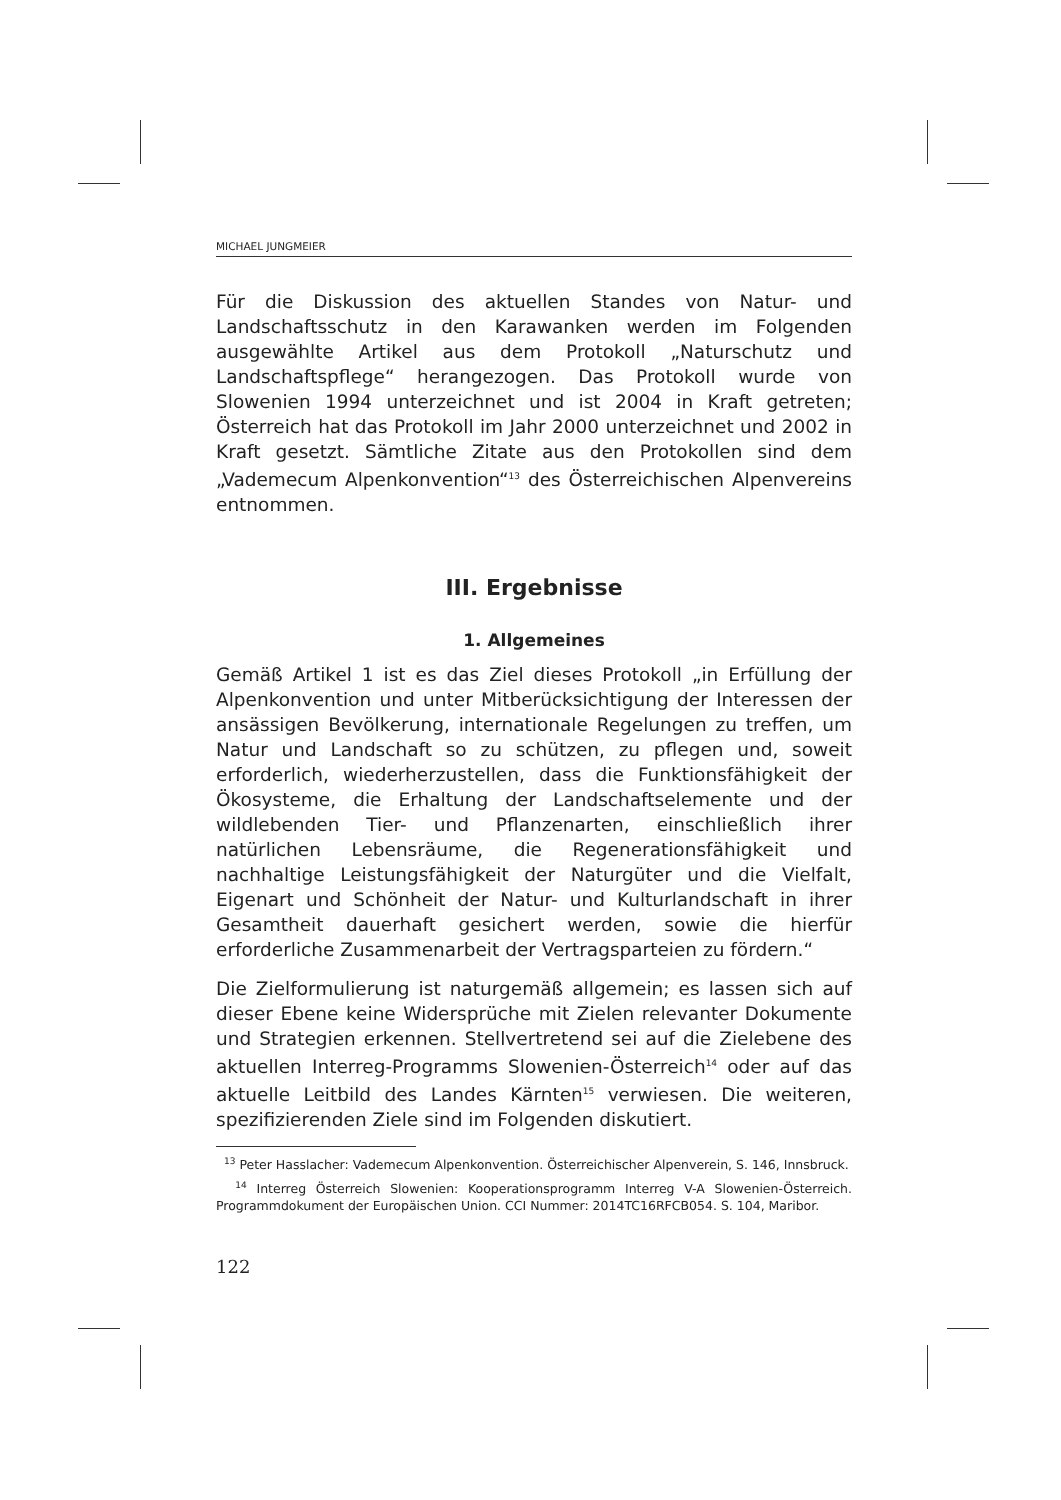MICHAEL JUNGMEIER
Für die Diskussion des aktuellen Standes von Natur- und Landschaftsschutz in den Karawanken werden im Folgenden ausgewählte Artikel aus dem Protokoll „Naturschutz und Landschaftspflege“ herangezogen. Das Protokoll wurde von Slowenien 1994 unterzeichnet und ist 2004 in Kraft getreten; Österreich hat das Protokoll im Jahr 2000 unterzeichnet und 2002 in Kraft gesetzt. Sämtliche Zitate aus den Protokollen sind dem „Vademecum Alpenkonvention“<sup>13</sup> des Österreichischen Alpenvereins entnommen.
III. Ergebnisse
1. Allgemeines
Gemäß Artikel 1 ist es das Ziel dieses Protokoll „in Erfüllung der Alpenkonvention und unter Mitberücksichtigung der Interessen der ansässigen Bevölkerung, internationale Regelungen zu treffen, um Natur und Landschaft so zu schützen, zu pflegen und, soweit erforderlich, wiederherzustellen, dass die Funktionsfähigkeit der Ökosysteme, die Erhaltung der Landschaftselemente und der wildlebenden Tier- und Pflanzenarten, einschließlich ihrer natürlichen Lebensräume, die Regenerationsfähigkeit und nachhaltige Leistungsfähigkeit der Naturgüter und die Vielfalt, Eigenart und Schönheit der Natur- und Kulturlandschaft in ihrer Gesamtheit dauerhaft gesichert werden, sowie die hierfür erforderliche Zusammenarbeit der Vertragsparteien zu fördern.“
Die Zielformulierung ist naturgemäß allgemein; es lassen sich auf dieser Ebene keine Widersprüche mit Zielen relevanter Dokumente und Strategien erkennen. Stellvertretend sei auf die Zielebene des aktuellen Interreg-Programms Slowenien-Österreich<sup>14</sup> oder auf das aktuelle Leitbild des Landes Kärnten<sup>15</sup> verwiesen. Die weiteren, spezifizierenden Ziele sind im Folgenden diskutiert.
<sup>13</sup> Peter Hasslacher: Vademecum Alpenkonvention. Österreichischer Alpenverein, S. 146, Innsbruck.
<sup>14</sup> Interreg Österreich Slowenien: Kooperationsprogramm Interreg V-A Slowenien-Österreich. Programmdokument der Europäischen Union. CCI Nummer: 2014TC16RFCB054. S. 104, Maribor.
122